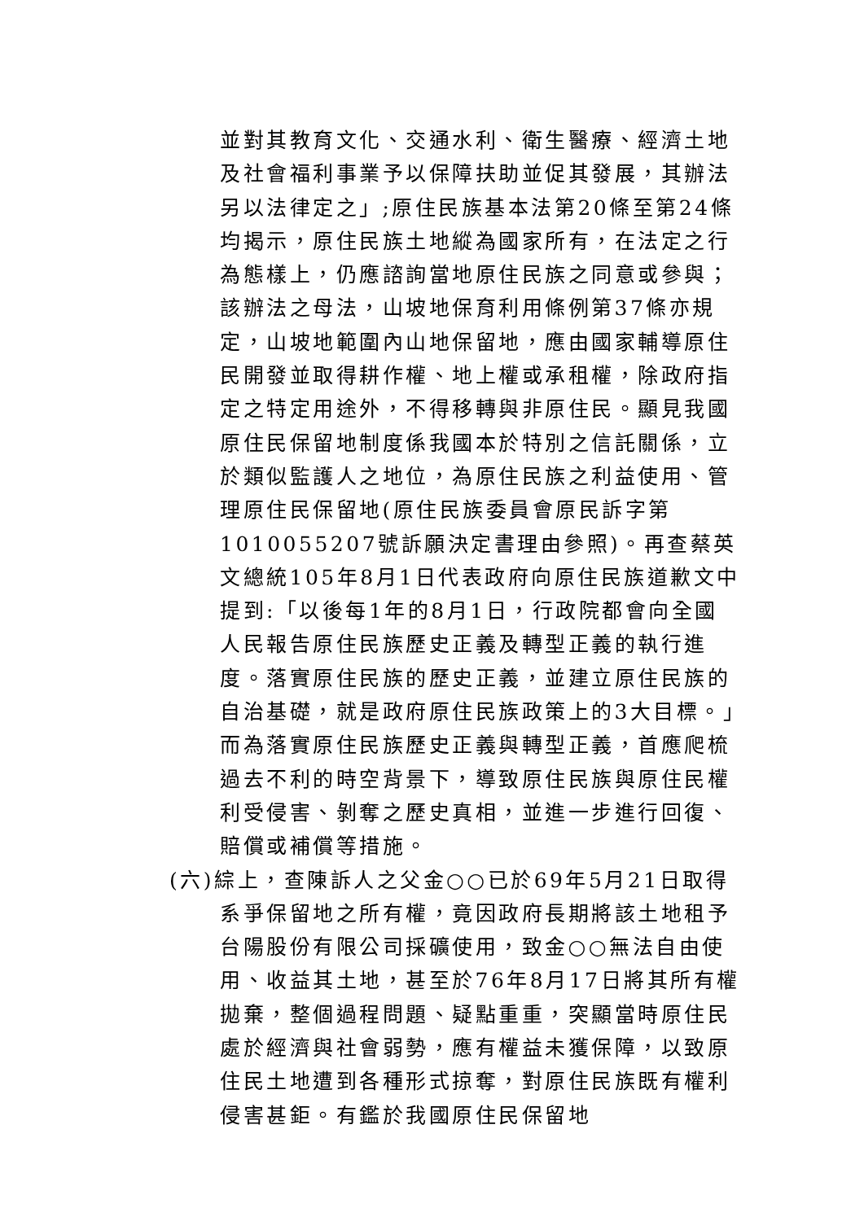並對其教育文化、交通水利、衛生醫療、經濟土地及社會福利事業予以保障扶助並促其發展，其辦法另以法律定之」;原住民族基本法第20條至第24條均揭示，原住民族土地縱為國家所有，在法定之行為態樣上，仍應諮詢當地原住民族之同意或參與；該辦法之母法，山坡地保育利用條例第37條亦規定，山坡地範圍內山地保留地，應由國家輔導原住民開發並取得耕作權、地上權或承租權，除政府指定之特定用途外，不得移轉與非原住民。顯見我國原住民保留地制度係我國本於特別之信託關係，立於類似監護人之地位，為原住民族之利益使用、管理原住民保留地(原住民族委員會原民訴字第1010055207號訴願決定書理由參照)。再查蔡英文總統105年8月1日代表政府向原住民族道歉文中提到:「以後每1年的8月1日，行政院都會向全國人民報告原住民族歷史正義及轉型正義的執行進度。落實原住民族的歷史正義，並建立原住民族的自治基礎，就是政府原住民族政策上的3大目標。」而為落實原住民族歷史正義與轉型正義，首應爬梳過去不利的時空背景下，導致原住民族與原住民權利受侵害、剝奪之歷史真相，並進一步進行回復、賠償或補償等措施。
(六)綜上，查陳訴人之父金○○已於69年5月21日取得
系爭保留地之所有權，竟因政府長期將該土地租予台陽股份有限公司採礦使用，致金○○無法自由使用、收益其土地，甚至於76年8月17日將其所有權拋棄，整個過程問題、疑點重重，突顯當時原住民處於經濟與社會弱勢，應有權益未獲保障，以致原住民土地遭到各種形式掠奪，對原住民族既有權利侵害甚鉅。有鑑於我國原住民保留地